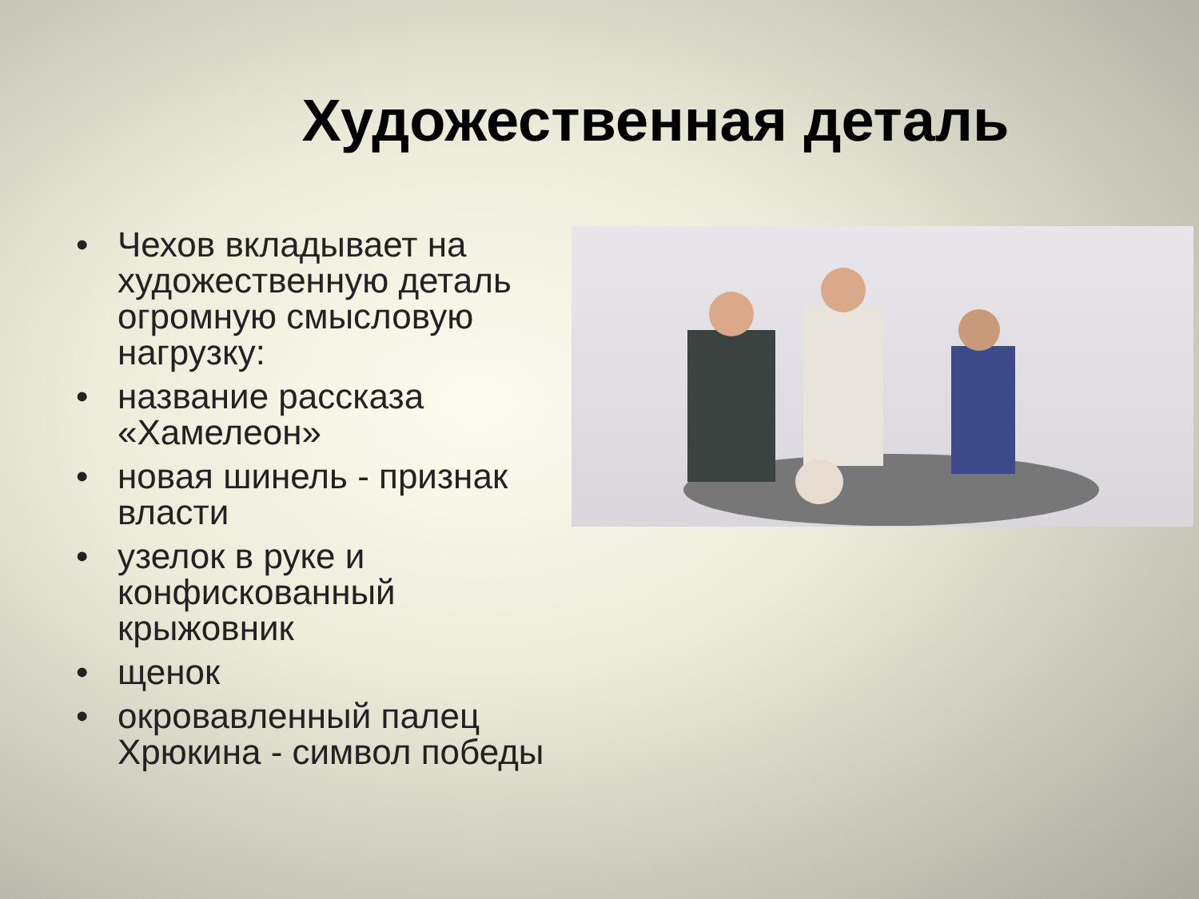Художественная деталь
• Чехов вкладывает на художественную деталь огромную смысловую нагрузку:
• название рассказа «Хамелеон»
• новая шинель - признак власти
• узелок в руке и конфискованный крыжовник
• щенок
• окровавленный палец Хрюкина - символ победы